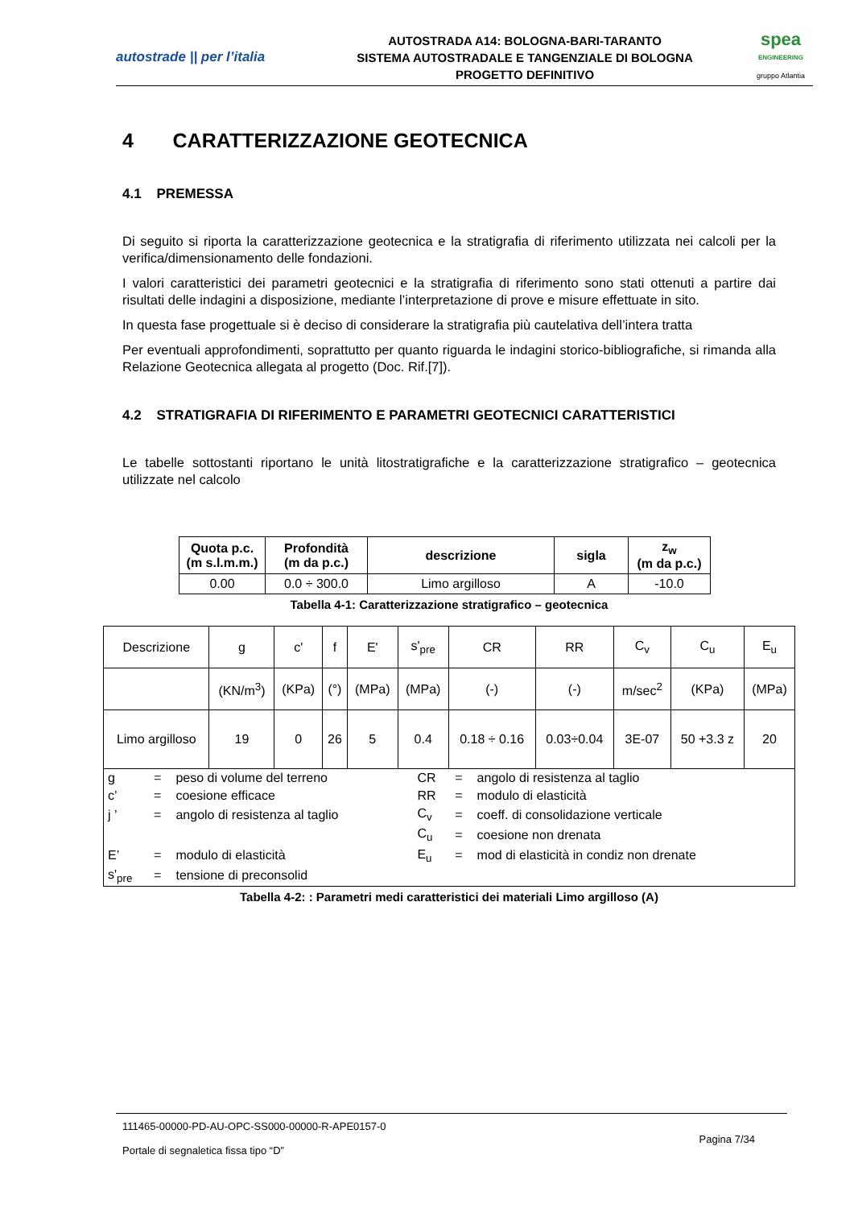autostrade || per l’italia
AUTOSTRADA A14: BOLOGNA-BARI-TARANTO
SISTEMA AUTOSTRADALE E TANGENZIALE DI BOLOGNA
PROGETTO DEFINITIVO
spea
ENGINEERING
gruppo Atlantia
4 CARATTERIZZAZIONE GEOTECNICA
4.1 PREMESSA
Di seguito si riporta la caratterizzazione geotecnica e la stratigrafia di riferimento utilizzata nei calcoli per la verifica/dimensionamento delle fondazioni.
I valori caratteristici dei parametri geotecnici e la stratigrafia di riferimento sono stati ottenuti a partire dai risultati delle indagini a disposizione, mediante l’interpretazione di prove e misure effettuate in sito.
In questa fase progettuale si è deciso di considerare la stratigrafia più cautelativa dell’intera tratta
Per eventuali approfondimenti, soprattutto per quanto riguarda le indagini storico-bibliografiche, si rimanda alla Relazione Geotecnica allegata al progetto (Doc. Rif.[7]).
4.2 STRATIGRAFIA DI RIFERIMENTO E PARAMETRI GEOTECNICI CARATTERISTICI
Le tabelle sottostanti riportano le unità litostratigrafiche e la caratterizzazione stratigrafico – geotecnica utilizzate nel calcolo
| Quota p.c. (m s.l.m.m.) | Profondità (m da p.c.) | descrizione | sigla | z<sub>w</sub> (m da p.c.) |
| --- | --- | --- | --- | --- |
| 0.00 | 0.0 ÷ 300.0 | Limo argilloso | A | -10.0 |
Tabella 4-1: Caratterizzazione stratigrafico – geotecnica
| Descrizione | g | c' | f | E' | s'<sub>pre</sub> | CR | RR | C<sub>v</sub> | C<sub>u</sub> | E<sub>u</sub> |
| | (KN/m<sup>3</sup>) | (KPa) | (°) | (MPa) | (MPa) | (-) | (-) | m/sec<sup>2</sup> | (KPa) | (MPa) |
| Limo argilloso | 19 | 0 | 26 | 5 | 0.4 | 0.18 ÷ 0.16 | 0.03÷0.04 | 3E-07 | 50 +3.3 z | 20 |
| / g / = / peso di volume del terreno / CR / = / angolo di resistenza al taglio / / c’ / = / coesione efficace / RR / = / modulo di elasticità / / j ’ / = / angolo di resistenza al taglio / C<sub>v</sub> / = / coeff. di consolidazione verticale / / / / / C<sub>u</sub> / = / coesione non drenata / / E’ / = / modulo di elasticità / E<sub>u</sub> / = / mod di elasticità in condiz non drenate / / s'<sub>pre</sub> / = / tensione di preconsolid / / / / | | | | | | | | | | |
Tabella 4-2: : Parametri medi caratteristici dei materiali Limo argilloso (A)
111465-00000-PD-AU-OPC-SS000-00000-R-APE0157-0 Pagina 7/34
Portale di segnaletica fissa tipo “D”